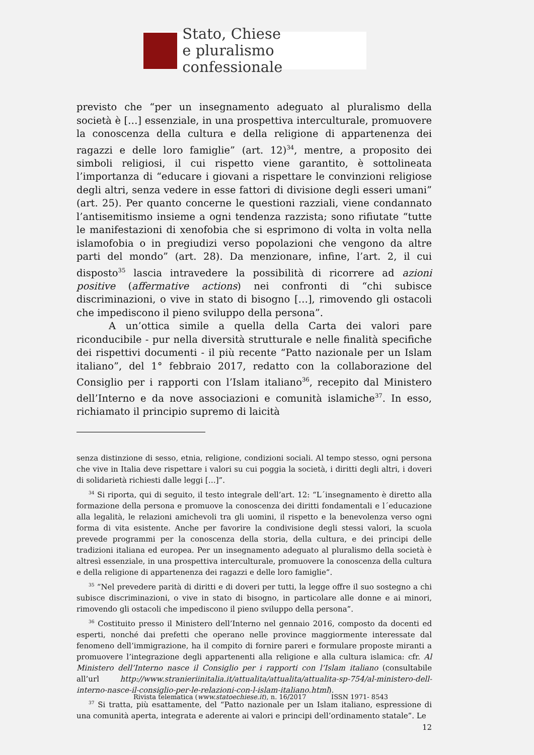Stato, Chiese
e pluralismo confessionale
previsto che “per un insegnamento adeguato al pluralismo della società è […] essenziale, in una prospettiva interculturale, promuovere la conoscenza della cultura e della religione di appartenenza dei ragazzi e delle loro famiglie” (art. 12)<sup>34</sup>, mentre, a proposito dei simboli religiosi, il cui rispetto viene garantito, è sottolineata l’importanza di “educare i giovani a rispettare le convinzioni religiose degli altri, senza vedere in esse fattori di divisione degli esseri umani” (art. 25). Per quanto concerne le questioni razziali, viene condannato l’antisemitismo insieme a ogni tendenza razzista; sono rifiutate “tutte le manifestazioni di xenofobia che si esprimono di volta in volta nella islamofobia o in pregiudizi verso popolazioni che vengono da altre parti del mondo” (art. 28). Da menzionare, infine, l’art. 2, il cui disposto<sup>35</sup> lascia intravedere la possibilità di ricorrere ad azioni positive (affermative actions) nei confronti di “chi subisce discriminazioni, o vive in stato di bisogno […], rimovendo gli ostacoli che impediscono il pieno sviluppo della persona”.
A un’ottica simile a quella della Carta dei valori pare riconducibile - pur nella diversità strutturale e nelle finalità specifiche dei rispettivi documenti - il più recente “Patto nazionale per un Islam italiano”, del 1° febbraio 2017, redatto con la collaborazione del Consiglio per i rapporti con l’Islam italiano<sup>36</sup>, recepito dal Ministero dell’Interno e da nove associazioni e comunità islamiche<sup>37</sup>. In esso, richiamato il principio supremo di laicità
senza distinzione di sesso, etnia, religione, condizioni sociali. Al tempo stesso, ogni persona che vive in Italia deve rispettare i valori su cui poggia la società, i diritti degli altri, i doveri di solidarietà richiesti dalle leggi […]”.
<sup>34</sup> Si riporta, qui di seguito, il testo integrale dell’art. 12: “L´insegnamento è diretto alla formazione della persona e promuove la conoscenza dei diritti fondamentali e l´educazione alla legalità, le relazioni amichevoli tra gli uomini, il rispetto e la benevolenza verso ogni forma di vita esistente. Anche per favorire la condivisione degli stessi valori, la scuola prevede programmi per la conoscenza della storia, della cultura, e dei principi delle tradizioni italiana ed europea. Per un insegnamento adeguato al pluralismo della società è altresì essenziale, in una prospettiva interculturale, promuovere la conoscenza della cultura e della religione di appartenenza dei ragazzi e delle loro famiglie”.
<sup>35</sup> “Nel prevedere parità di diritti e di doveri per tutti, la legge offre il suo sostegno a chi subisce discriminazioni, o vive in stato di bisogno, in particolare alle donne e ai minori, rimovendo gli ostacoli che impediscono il pieno sviluppo della persona”.
<sup>36</sup> Costituito presso il Ministero dell’Interno nel gennaio 2016, composto da docenti ed esperti, nonché dai prefetti che operano nelle province maggiormente interessate dal fenomeno dell’immigrazione, ha il compito di fornire pareri e formulare proposte miranti a promuovere l’integrazione degli appartenenti alla religione e alla cultura islamica: cfr. Al Ministero dell’Interno nasce il Consiglio per i rapporti con l’Islam italiano (consultabile all’url http://www.stranieriinitalia.it/attualita/attualita/attualita-sp-754/al-ministero-dell-interno-nasce-il-consiglio-per-le-relazioni-con-l-islam-italiano.html).
<sup>37</sup> Si tratta, più esattamente, del “Patto nazionale per un Islam italiano, espressione di una comunità aperta, integrata e aderente ai valori e principi dell’ordinamento statale”. Le
12
Rivista telematica (www.statoechiese.it), n. 16/2017 ISSN 1971- 8543